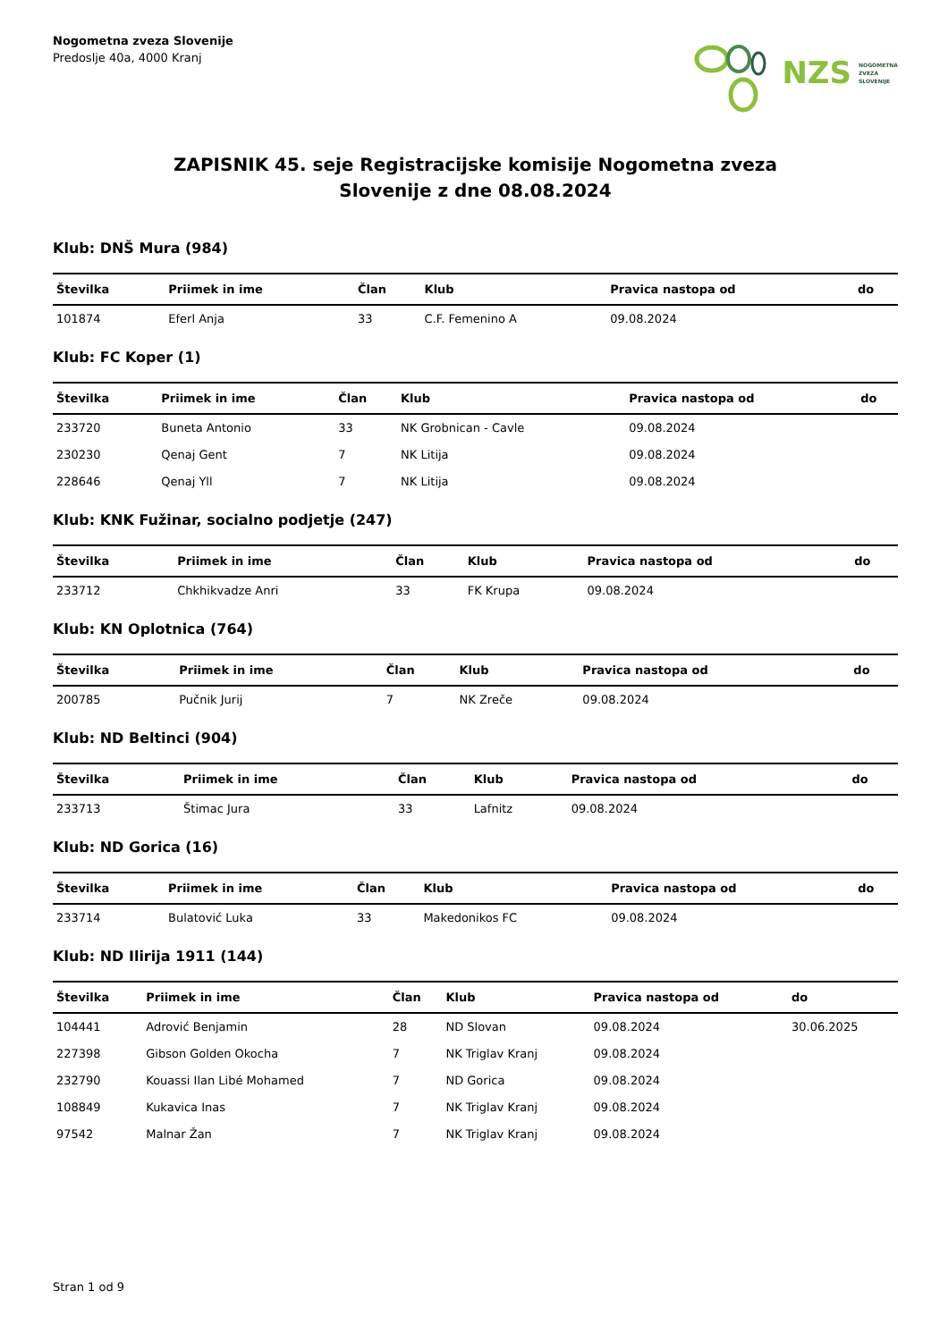Nogometna zveza Slovenije
Predoslje 40a, 4000 Kranj
NZS NOGOMETNA
ZVEZA
SLOVENIJE
ZAPISNIK 45. seje Registracijske komisije Nogometna zveza
Slovenije z dne 08.08.2024
Klub: DNŠ Mura (984)
| Številka | Priimek in ime | Član | Klub | Pravica nastopa od | do |
| --- | --- | --- | --- | --- | --- |
| 101874 | Eferl Anja | 33 | C.F. Femenino A | 09.08.2024 | |
Klub: FC Koper (1)
| Številka | Priimek in ime | Član | Klub | Pravica nastopa od | do |
| --- | --- | --- | --- | --- | --- |
| 233720 | Buneta Antonio | 33 | NK Grobnican - Cavle | 09.08.2024 | |
| 230230 | Qenaj Gent | 7 | NK Litija | 09.08.2024 | |
| 228646 | Qenaj Yll | 7 | NK Litija | 09.08.2024 | |
Klub: KNK Fužinar, socialno podjetje (247)
| Številka | Priimek in ime | Član | Klub | Pravica nastopa od | do |
| --- | --- | --- | --- | --- | --- |
| 233712 | Chkhikvadze Anri | 33 | FK Krupa | 09.08.2024 | |
Klub: KN Oplotnica (764)
| Številka | Priimek in ime | Član | Klub | Pravica nastopa od | do |
| --- | --- | --- | --- | --- | --- |
| 200785 | Pučnik Jurij | 7 | NK Zreče | 09.08.2024 | |
Klub: ND Beltinci (904)
| Številka | Priimek in ime | Član | Klub | Pravica nastopa od | do |
| --- | --- | --- | --- | --- | --- |
| 233713 | Štimac Jura | 33 | Lafnitz | 09.08.2024 | |
Klub: ND Gorica (16)
| Številka | Priimek in ime | Član | Klub | Pravica nastopa od | do |
| --- | --- | --- | --- | --- | --- |
| 233714 | Bulatović Luka | 33 | Makedonikos FC | 09.08.2024 | |
Klub: ND Ilirija 1911 (144)
| Številka | Priimek in ime | Član | Klub | Pravica nastopa od | do |
| --- | --- | --- | --- | --- | --- |
| 104441 | Adrović Benjamin | 28 | ND Slovan | 09.08.2024 | 30.06.2025 |
| 227398 | Gibson Golden Okocha | 7 | NK Triglav Kranj | 09.08.2024 | |
| 232790 | Kouassi Ilan Libé Mohamed | 7 | ND Gorica | 09.08.2024 | |
| 108849 | Kukavica Inas | 7 | NK Triglav Kranj | 09.08.2024 | |
| 97542 | Malnar Žan | 7 | NK Triglav Kranj | 09.08.2024 | |
Stran 1 od 9